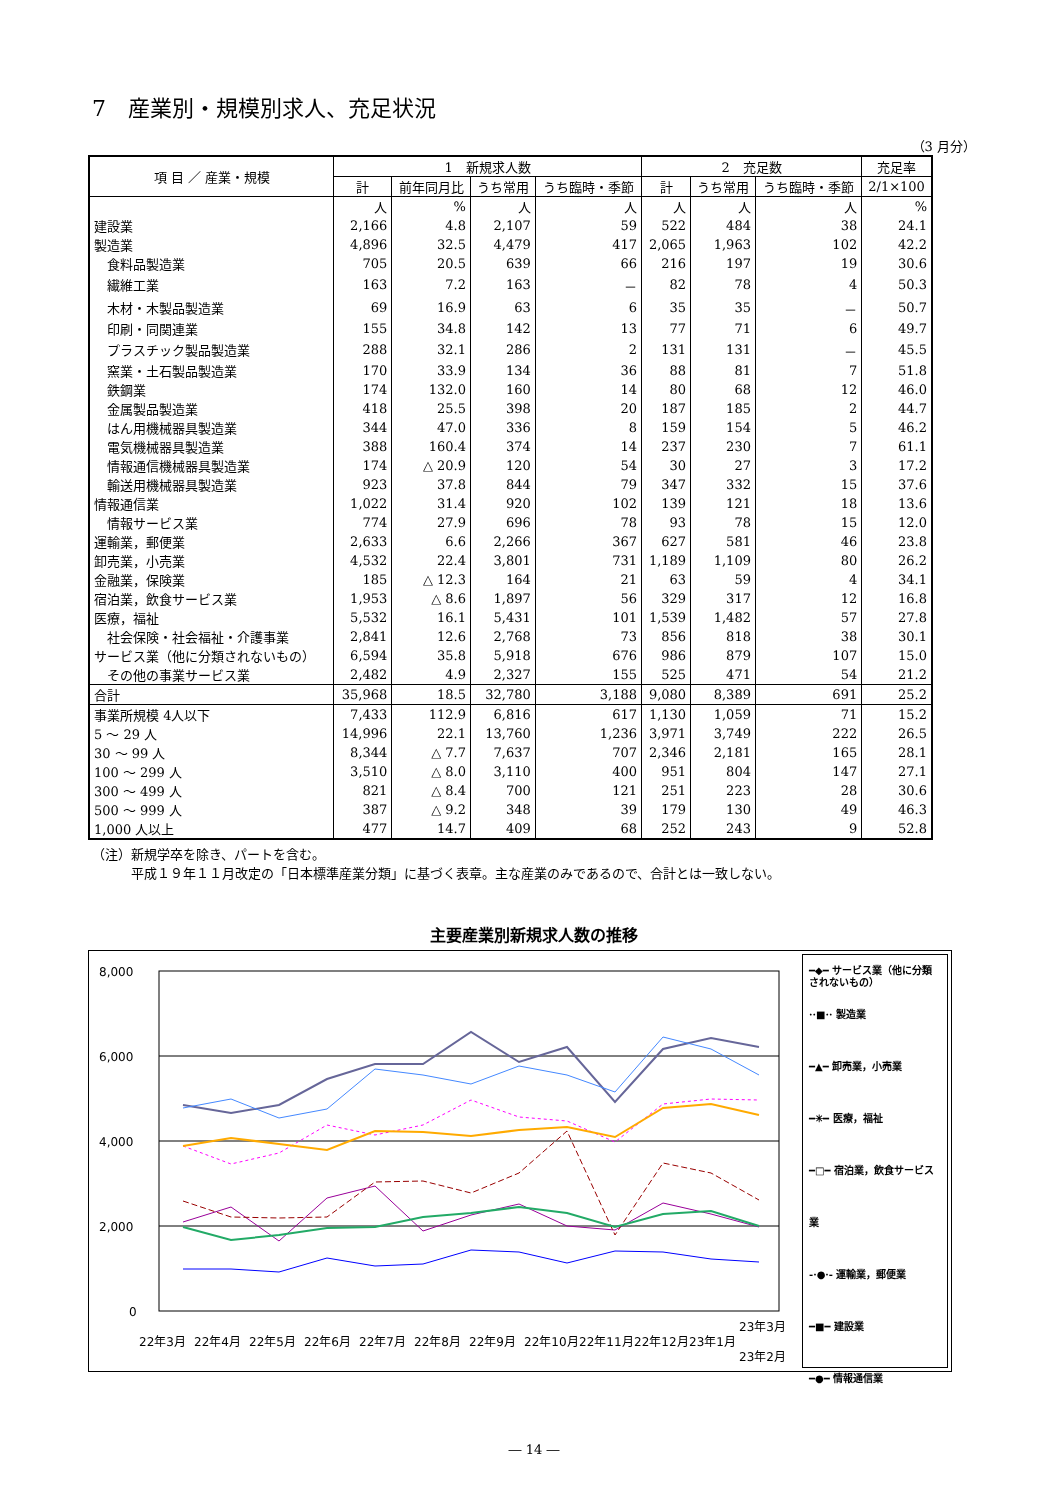7　産業別・規模別求人、充足状況
（3 月分）
| 項 目 ／ 産業・規模 | 1 新規求人数 | | | | 2 充足数 | | | 充足率 |
| --- | --- | --- | --- | --- | --- | --- | --- | --- |
| | 計 | 前年同月比 | うち常用 | うち臨時・季節 | 計 | うち常用 | うち臨時・季節 | 2/1×100 |
| | 人 | % | 人 | 人 | 人 | 人 | 人 | % |
| 建設業 | 2,166 | 4.8 | 2,107 | 59 | 522 | 484 | 38 | 24.1 |
| 製造業 | 4,896 | 32.5 | 4,479 | 417 | 2,065 | 1,963 | 102 | 42.2 |
| 食料品製造業 | 705 | 20.5 | 639 | 66 | 216 | 197 | 19 | 30.6 |
| 繊維工業 | 163 | 7.2 | 163 | － | 82 | 78 | 4 | 50.3 |
| 木材・木製品製造業 | 69 | 16.9 | 63 | 6 | 35 | 35 | － | 50.7 |
| 印刷・同関連業 | 155 | 34.8 | 142 | 13 | 77 | 71 | 6 | 49.7 |
| プラスチック製品製造業 | 288 | 32.1 | 286 | 2 | 131 | 131 | － | 45.5 |
| 窯業・土石製品製造業 | 170 | 33.9 | 134 | 36 | 88 | 81 | 7 | 51.8 |
| 鉄鋼業 | 174 | 132.0 | 160 | 14 | 80 | 68 | 12 | 46.0 |
| 金属製品製造業 | 418 | 25.5 | 398 | 20 | 187 | 185 | 2 | 44.7 |
| はん用機械器具製造業 | 344 | 47.0 | 336 | 8 | 159 | 154 | 5 | 46.2 |
| 電気機械器具製造業 | 388 | 160.4 | 374 | 14 | 237 | 230 | 7 | 61.1 |
| 情報通信機械器具製造業 | 174 | △ 20.9 | 120 | 54 | 30 | 27 | 3 | 17.2 |
| 輸送用機械器具製造業 | 923 | 37.8 | 844 | 79 | 347 | 332 | 15 | 37.6 |
| 情報通信業 | 1,022 | 31.4 | 920 | 102 | 139 | 121 | 18 | 13.6 |
| 情報サービス業 | 774 | 27.9 | 696 | 78 | 93 | 78 | 15 | 12.0 |
| 運輸業，郵便業 | 2,633 | 6.6 | 2,266 | 367 | 627 | 581 | 46 | 23.8 |
| 卸売業，小売業 | 4,532 | 22.4 | 3,801 | 731 | 1,189 | 1,109 | 80 | 26.2 |
| 金融業，保険業 | 185 | △ 12.3 | 164 | 21 | 63 | 59 | 4 | 34.1 |
| 宿泊業，飲食サービス業 | 1,953 | △ 8.6 | 1,897 | 56 | 329 | 317 | 12 | 16.8 |
| 医療，福祉 | 5,532 | 16.1 | 5,431 | 101 | 1,539 | 1,482 | 57 | 27.8 |
| 社会保険・社会福祉・介護事業 | 2,841 | 12.6 | 2,768 | 73 | 856 | 818 | 38 | 30.1 |
| サービス業（他に分類されないもの） | 6,594 | 35.8 | 5,918 | 676 | 986 | 879 | 107 | 15.0 |
| その他の事業サービス業 | 2,482 | 4.9 | 2,327 | 155 | 525 | 471 | 54 | 21.2 |
| 合計 | 35,968 | 18.5 | 32,780 | 3,188 | 9,080 | 8,389 | 691 | 25.2 |
| 事業所規模 4人以下 | 7,433 | 112.9 | 6,816 | 617 | 1,130 | 1,059 | 71 | 15.2 |
| 5 ～ 29 人 | 14,996 | 22.1 | 13,760 | 1,236 | 3,971 | 3,749 | 222 | 26.5 |
| 30 ～ 99 人 | 8,344 | △ 7.7 | 7,637 | 707 | 2,346 | 2,181 | 165 | 28.1 |
| 100 ～ 299 人 | 3,510 | △ 8.0 | 3,110 | 400 | 951 | 804 | 147 | 27.1 |
| 300 ～ 499 人 | 821 | △ 8.4 | 700 | 121 | 251 | 223 | 28 | 30.6 |
| 500 ～ 999 人 | 387 | △ 9.2 | 348 | 39 | 179 | 130 | 49 | 46.3 |
| 1,000 人以上 | 477 | 14.7 | 409 | 68 | 252 | 243 | 9 | 52.8 |
（注）新規学卒を除き、パートを含む。
　　　平成１９年１１月改定の「日本標準産業分類」に基づく表章。主な産業のみであるので、合計とは一致しない。
主要産業別新規求人数の推移
8,000
6,000
4,000
2,000
0
22年3月
22年4月
22年5月
22年6月
22年7月
22年8月
22年9月
22年10月
22年11月
22年12月
23年1月
23年2月
23年3月
━◆━ サービス業（他に分類されないもの）
··■·· 製造業
━▲━ 卸売業，小売業
━✳━ 医療，福祉
━□━ 宿泊業，飲食サービス業
-·●·- 運輸業，郵便業
━■━ 建設業
━●━ 情報通信業
― 14 ―